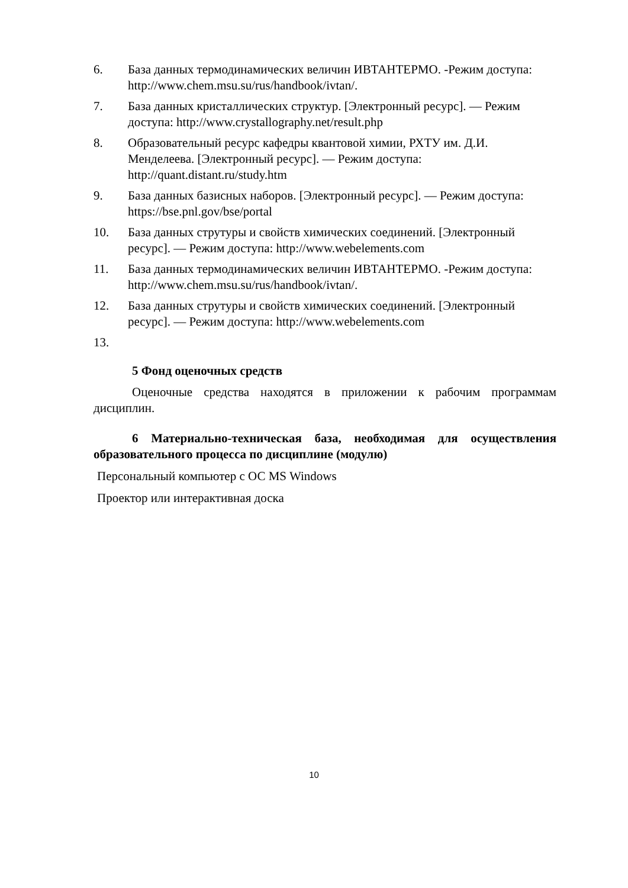6. База данных термодинамических величин ИВТАНТЕРМО. -Режим доступа: http://www.chem.msu.su/rus/handbook/ivtan/.
7. База данных кристаллических структур. [Электронный ресурс]. — Режим доступа: http://www.crystallography.net/result.php
8. Образовательный ресурс кафедры квантовой химии, РХТУ им. Д.И. Менделеева. [Электронный ресурс]. — Режим доступа: http://quant.distant.ru/study.htm
9. База данных базисных наборов. [Электронный ресурс]. — Режим доступа: https://bse.pnl.gov/bse/portal
10. База данных струтуры и свойств химических соединений. [Электронный ресурс]. — Режим доступа: http://www.webelements.com
11. База данных термодинамических величин ИВТАНТЕРМО. -Режим доступа: http://www.chem.msu.su/rus/handbook/ivtan/.
12. База данных струтуры и свойств химических соединений. [Электронный ресурс]. — Режим доступа: http://www.webelements.com
13.
5 Фонд оценочных средств
Оценочные средства находятся в приложении к рабочим программам дисциплин.
6 Материально-техническая база, необходимая для осуществления образовательного процесса по дисциплине (модулю)
Персональный компьютер с ОС MS Windows
Проектор или интерактивная доска
10